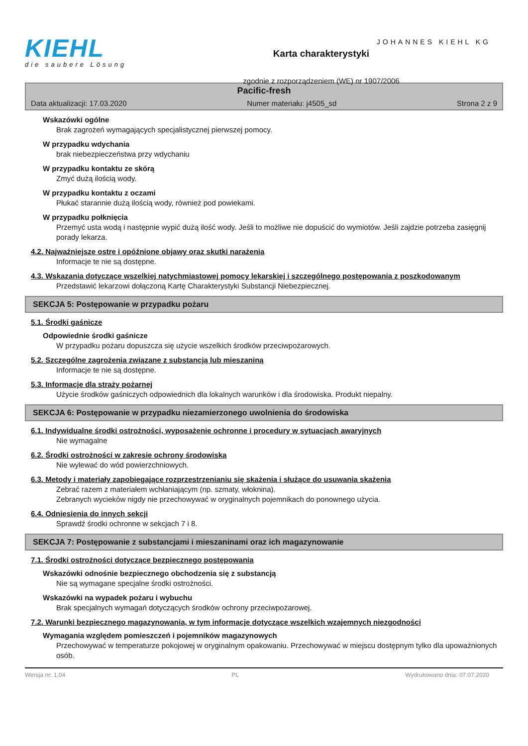KIEHL
die saubere Lösung
Karta charakterystyki
zgodnie z rozporządzeniem (WE) nr 1907/2006
JOHANNES KIEHL KG
Pacific-fresh
Data aktualizacji: 17.03.2020 Numer materiału: j4505_sd Strona 2 z 9
Wskazówki ogólne
Brak zagrożeń wymagających specjalistycznej pierwszej pomocy.
W przypadku wdychania
brak niebezpieczeństwa przy wdychaniu
W przypadku kontaktu ze skórą
Zmyć dużą ilością wody.
W przypadku kontaktu z oczami
Płukać starannie dużą ilością wody, również pod powiekami.
W przypadku połknięcia
Przemyć usta wodą i następnie wypić dużą ilość wody. Jeśli to możliwe nie dopuścić do wymiotów. Jeśli zajdzie potrzeba zasięgnij porady lekarza.
4.2. Najważniejsze ostre i opóźnione objawy oraz skutki narażenia
Informacje te nie są dostępne.
4.3. Wskazania dotyczące wszelkiej natychmiastowej pomocy lekarskiej i szczególnego postępowania z poszkodowanym
Przedstawić lekarzowi dołączoną Kartę Charakterystyki Substancji Niebezpiecznej.
SEKCJA 5: Postępowanie w przypadku pożaru
5.1. Środki gaśnicze
Odpowiednie środki gaśnicze
W przypadku pożaru dopuszcza się użycie wszelkich środków przeciwpożarowych.
5.2. Szczególne zagrożenia związane z substancją lub mieszaniną
Informacje te nie są dostępne.
5.3. Informacje dla straży pożarnej
Użycie środków gaśniczych odpowiednich dla lokalnych warunków i dla środowiska. Produkt niepalny.
SEKCJA 6: Postępowanie w przypadku niezamierzonego uwolnienia do środowiska
6.1. Indywidualne środki ostrożności, wyposażenie ochronne i procedury w sytuacjach awaryjnych
Nie wymagalne
6.2. Środki ostrożności w zakresie ochrony środowiska
Nie wylewać do wód powierzchniowych.
6.3. Metody i materiały zapobiegające rozprzestrzenianiu się skażenia i służące do usuwania skażenia
Zebrać razem z materiałem wchłaniającym (np. szmaty, włoknina).
Zebranych wycieków nigdy nie przechowywać w oryginalnych pojemnikach do ponownego użycia.
6.4. Odniesienia do innych sekcji
Sprawdź środki ochronne w sekcjach 7 i 8.
SEKCJA 7: Postępowanie z substancjami i mieszaninami oraz ich magazynowanie
7.1. Środki ostrożności dotyczące bezpiecznego postępowania
Wskazówki odnośnie bezpiecznego obchodzenia się z substancją
Nie są wymagane specjalne środki ostrożności.
Wskazówki na wypadek pożaru i wybuchu
Brak specjalnych wymagań dotyczących środków ochrony przeciwpożarowej.
7.2. Warunki bezpiecznego magazynowania, w tym informacje dotyczące wszelkich wzajemnych niezgodności
Wymagania względem pomieszczeń i pojemników magazynowych
Przechowywać w temperaturze pokojowej w oryginalnym opakowaniu. Przechowywać w miejscu dostępnym tylko dla upoważnionych osób.
Wersja nr: 1,04 PL Wydrukowano dnia: 07.07.2020